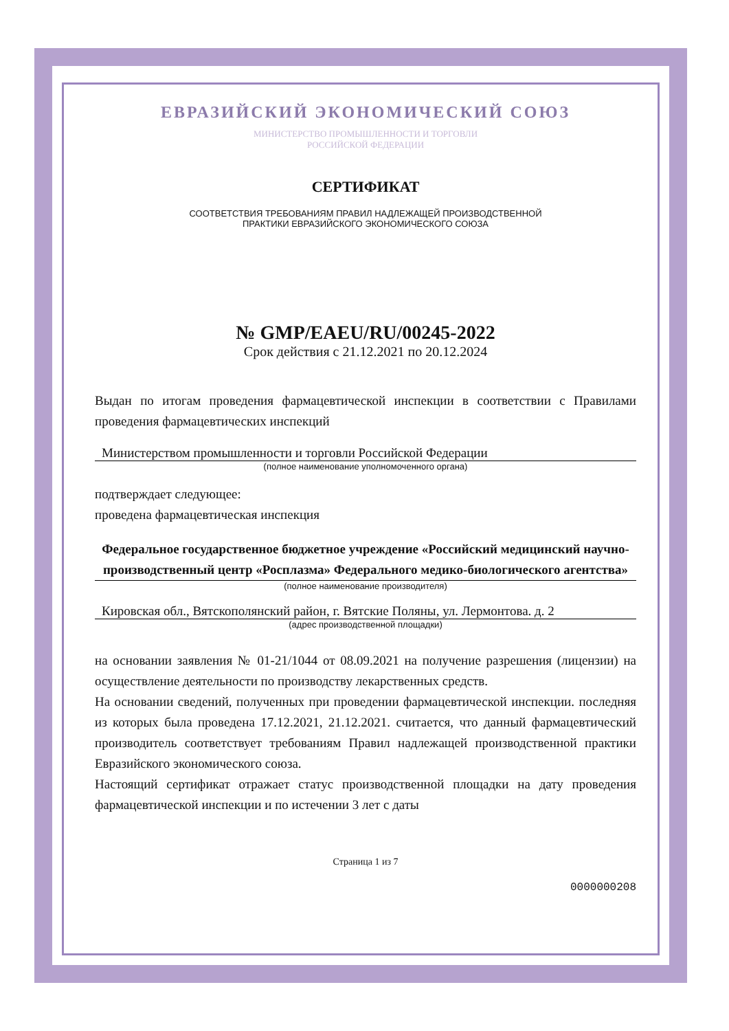ЕВРАЗИЙСКИЙ ЭКОНОМИЧЕСКИЙ СОЮЗ
МИНИСТЕРСТВО ПРОМЫШЛЕННОСТИ И ТОРГОВЛИ
РОССИЙСКОЙ ФЕДЕРАЦИИ
СЕРТИФИКАТ
СООТВЕТСТВИЯ ТРЕБОВАНИЯМ ПРАВИЛ НАДЛЕЖАЩЕЙ ПРОИЗВОДСТВЕННОЙ
ПРАКТИКИ ЕВРАЗИЙСКОГО ЭКОНОМИЧЕСКОГО СОЮЗА
№ GMP/EAEU/RU/00245-2022
Срок действия с 21.12.2021 по 20.12.2024
Выдан по итогам проведения фармацевтической инспекции в соответствии с Правилами проведения фармацевтических инспекций
Министерством промышленности и торговли Российской Федерации
(полное наименование уполномоченного органа)
подтверждает следующее:
проведена фармацевтическая инспекция
Федеральное государственное бюджетное учреждение «Российский медицинский научно-производственный центр «Росплазма» Федерального медико-биологического агентства»
(полное наименование производителя)
Кировская обл., Вятскополянский район, г. Вятские Поляны, ул. Лермонтова. д. 2
(адрес производственной площадки)
на основании заявления № 01-21/1044 от 08.09.2021 на получение разрешения (лицензии) на осуществление деятельности по производству лекарственных средств.
На основании сведений, полученных при проведении фармацевтической инспекции. последняя из которых была проведена 17.12.2021, 21.12.2021. считается, что данный фармацевтический производитель соответствует требованиям Правил надлежащей производственной практики Евразийского экономического союза.
Настоящий сертификат отражает статус производственной площадки на дату проведения фармацевтической инспекции и по истечении 3 лет с даты
Страница 1 из 7
0000000208